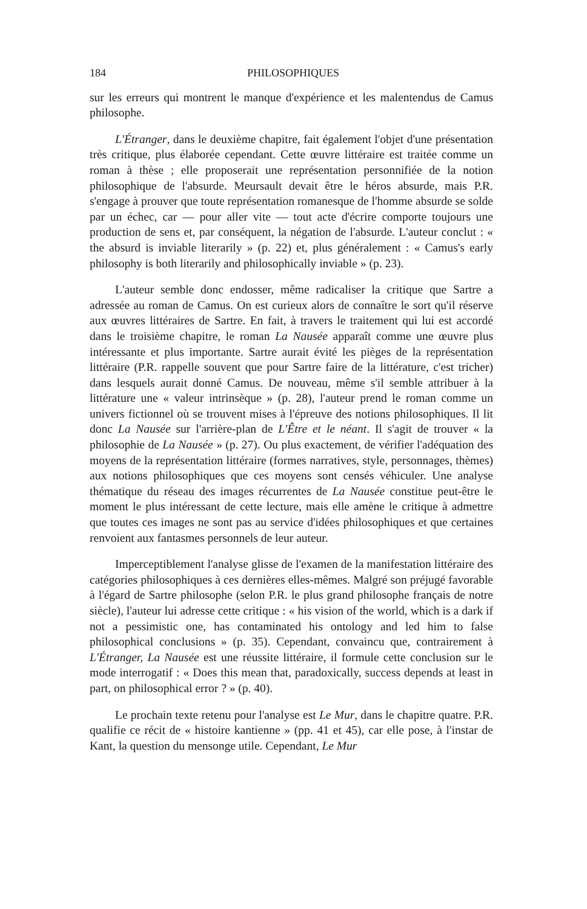184 PHILOSOPHIQUES
sur les erreurs qui montrent le manque d'expérience et les malentendus de Camus philosophe.
L'Étranger, dans le deuxième chapitre, fait également l'objet d'une présentation très critique, plus élaborée cependant. Cette œuvre littéraire est traitée comme un roman à thèse ; elle proposerait une représentation personnifiée de la notion philosophique de l'absurde. Meursault devait être le héros absurde, mais P.R. s'engage à prouver que toute représentation romanesque de l'homme absurde se solde par un échec, car — pour aller vite — tout acte d'écrire comporte toujours une production de sens et, par conséquent, la négation de l'absurde. L'auteur conclut : « the absurd is inviable literarily » (p. 22) et, plus généralement : « Camus's early philosophy is both literarily and philosophically inviable » (p. 23).
L'auteur semble donc endosser, même radicaliser la critique que Sartre a adressée au roman de Camus. On est curieux alors de connaître le sort qu'il réserve aux œuvres littéraires de Sartre. En fait, à travers le traitement qui lui est accordé dans le troisième chapitre, le roman La Nausée apparaît comme une œuvre plus intéressante et plus importante. Sartre aurait évité les pièges de la représentation littéraire (P.R. rappelle souvent que pour Sartre faire de la littérature, c'est tricher) dans lesquels aurait donné Camus. De nouveau, même s'il semble attribuer à la littérature une « valeur intrinsèque » (p. 28), l'auteur prend le roman comme un univers fictionnel où se trouvent mises à l'épreuve des notions philosophiques. Il lit donc La Nausée sur l'arrière-plan de L'Être et le néant. Il s'agit de trouver « la philosophie de La Nausée » (p. 27). Ou plus exactement, de vérifier l'adéquation des moyens de la représentation littéraire (formes narratives, style, personnages, thèmes) aux notions philosophiques que ces moyens sont censés véhiculer. Une analyse thématique du réseau des images récurrentes de La Nausée constitue peut-être le moment le plus intéressant de cette lecture, mais elle amène le critique à admettre que toutes ces images ne sont pas au service d'idées philosophiques et que certaines renvoient aux fantasmes personnels de leur auteur.
Imperceptiblement l'analyse glisse de l'examen de la manifestation littéraire des catégories philosophiques à ces dernières elles-mêmes. Malgré son préjugé favorable à l'égard de Sartre philosophe (selon P.R. le plus grand philosophe français de notre siècle), l'auteur lui adresse cette critique : « his vision of the world, which is a dark if not a pessimistic one, has contaminated his ontology and led him to false philosophical conclusions » (p. 35). Cependant, convaincu que, contrairement à L'Étranger, La Nausée est une réussite littéraire, il formule cette conclusion sur le mode interrogatif : « Does this mean that, paradoxically, success depends at least in part, on philosophical error ? » (p. 40).
Le prochain texte retenu pour l'analyse est Le Mur, dans le chapitre quatre. P.R. qualifie ce récit de « histoire kantienne » (pp. 41 et 45), car elle pose, à l'instar de Kant, la question du mensonge utile. Cependant, Le Mur